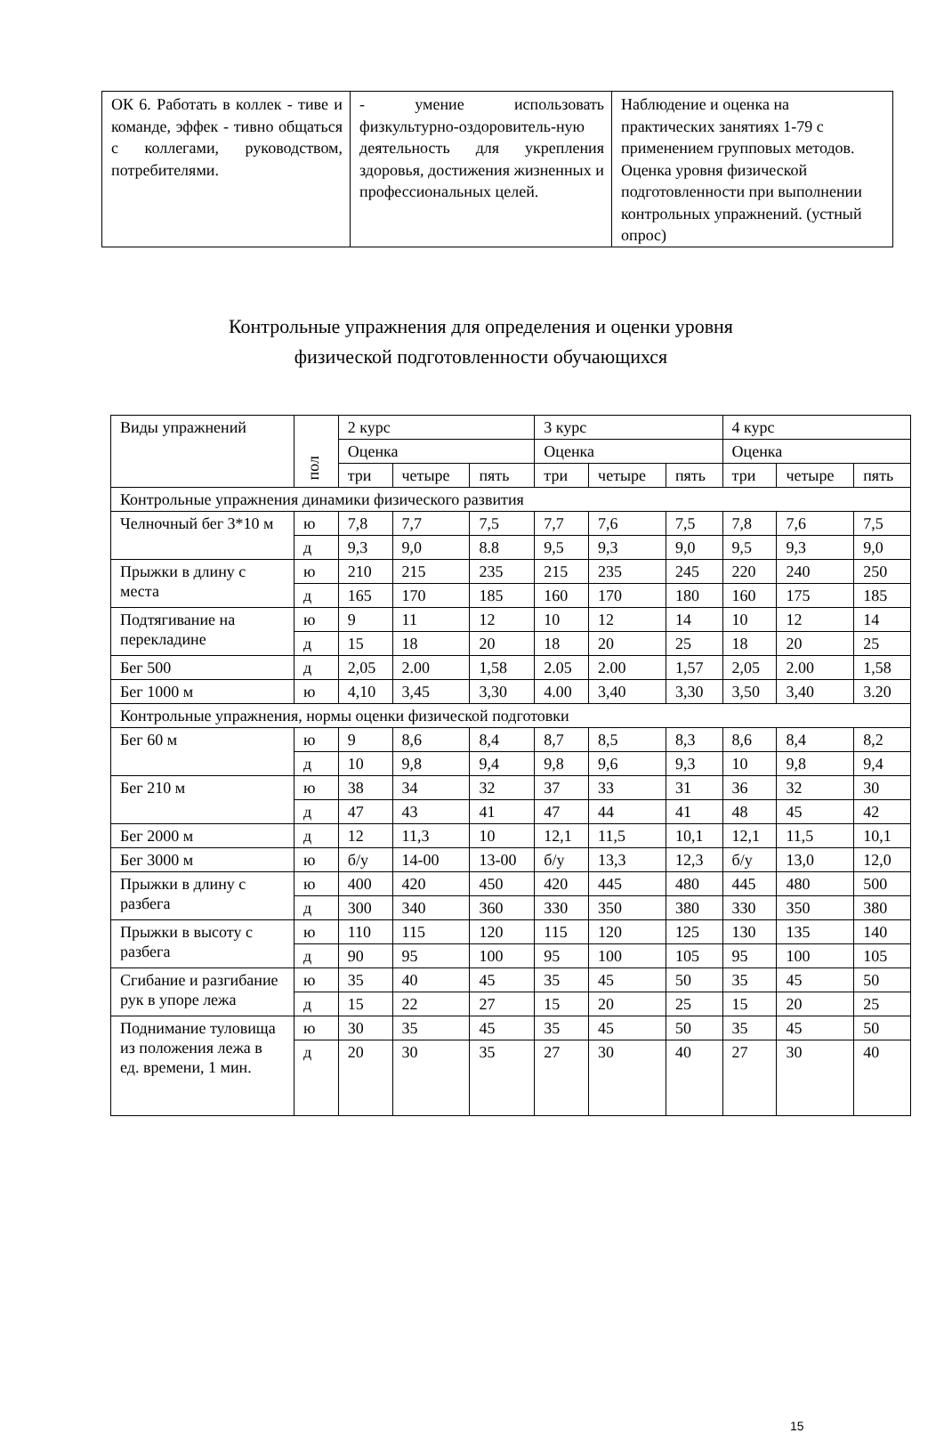| ОК 6. Работать в коллек - тиве и команде, эффек - тивно общаться с коллегами, руководством, потребителями. | - умение использовать физкультурно-оздоровитель-ную деятельность для укрепления здоровья, достижения жизненных и профессиональных целей. | Наблюдение и оценка на практических занятиях 1-79 с применением групповых методов. Оценка уровня физической подготовленности при выполнении контрольных упражнений. (устный опрос) |
Контрольные упражнения для определения и оценки уровня
физической подготовленности обучающихся
| Виды упражнений | пол | 2 курс | | | 3 курс | | | 4 курс | | |
| --- | --- | --- | --- | --- | --- | --- | --- | --- | --- | --- |
| | | Оценка | | | Оценка | | | Оценка | | |
| | | три | четыре | пять | три | четыре | пять | три | четыре | пять |
| Контрольные упражнения динамики физического развития | | | | | | | | | | |
| Челночный бег 3*10 м | ю | 7,8 | 7,7 | 7,5 | 7,7 | 7,6 | 7,5 | 7,8 | 7,6 | 7,5 |
| | д | 9,3 | 9,0 | 8.8 | 9,5 | 9,3 | 9,0 | 9,5 | 9,3 | 9,0 |
| Прыжки в длину с места | ю | 210 | 215 | 235 | 215 | 235 | 245 | 220 | 240 | 250 |
| | д | 165 | 170 | 185 | 160 | 170 | 180 | 160 | 175 | 185 |
| Подтягивание на перекладине | ю | 9 | 11 | 12 | 10 | 12 | 14 | 10 | 12 | 14 |
| | д | 15 | 18 | 20 | 18 | 20 | 25 | 18 | 20 | 25 |
| Бег 500 | д | 2,05 | 2.00 | 1,58 | 2.05 | 2.00 | 1,57 | 2,05 | 2.00 | 1,58 |
| Бег 1000 м | ю | 4,10 | 3,45 | 3,30 | 4.00 | 3,40 | 3,30 | 3,50 | 3,40 | 3.20 |
| Контрольные упражнения, нормы оценки физической подготовки | | | | | | | | | | |
| Бег 60 м | ю | 9 | 8,6 | 8,4 | 8,7 | 8,5 | 8,3 | 8,6 | 8,4 | 8,2 |
| | д | 10 | 9,8 | 9,4 | 9,8 | 9,6 | 9,3 | 10 | 9,8 | 9,4 |
| Бег 210 м | ю | 38 | 34 | 32 | 37 | 33 | 31 | 36 | 32 | 30 |
| | д | 47 | 43 | 41 | 47 | 44 | 41 | 48 | 45 | 42 |
| Бег 2000 м | д | 12 | 11,3 | 10 | 12,1 | 11,5 | 10,1 | 12,1 | 11,5 | 10,1 |
| Бег 3000 м | ю | б/у | 14-00 | 13-00 | б/у | 13,3 | 12,3 | б/у | 13,0 | 12,0 |
| Прыжки в длину с разбега | ю | 400 | 420 | 450 | 420 | 445 | 480 | 445 | 480 | 500 |
| | д | 300 | 340 | 360 | 330 | 350 | 380 | 330 | 350 | 380 |
| Прыжки в высоту с разбега | ю | 110 | 115 | 120 | 115 | 120 | 125 | 130 | 135 | 140 |
| | д | 90 | 95 | 100 | 95 | 100 | 105 | 95 | 100 | 105 |
| Сгибание и разгибание рук в упоре лежа | ю | 35 | 40 | 45 | 35 | 45 | 50 | 35 | 45 | 50 |
| | д | 15 | 22 | 27 | 15 | 20 | 25 | 15 | 20 | 25 |
| Поднимание туловища из положения лежа в ед. времени, 1 мин. | ю | 30 | 35 | 45 | 35 | 45 | 50 | 35 | 45 | 50 |
| | д | 20 | 30 | 35 | 27 | 30 | 40 | 27 | 30 | 40 |
15